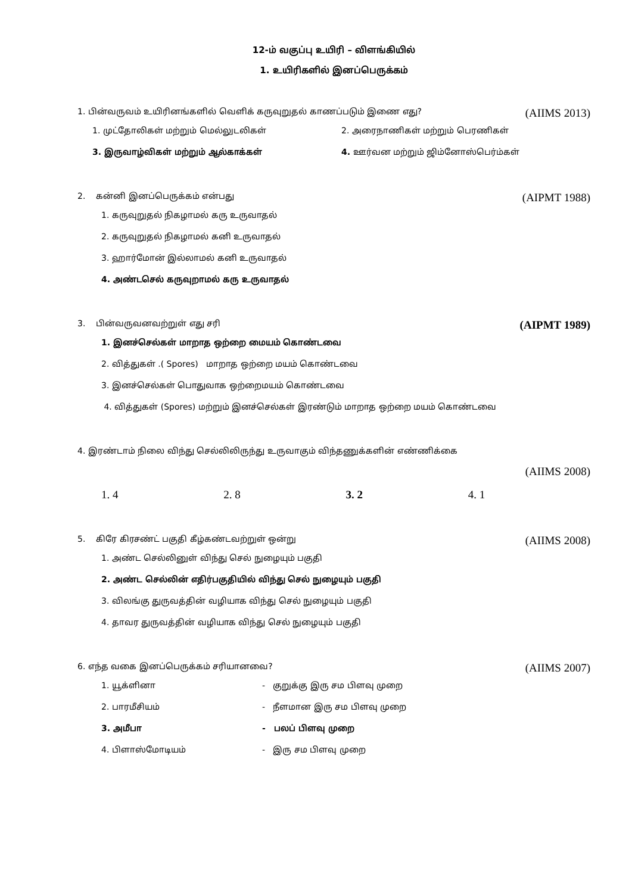12-ம் வகுப்பு உயிரி – விளங்கியில்
1. உயிரிகளில் இனப்பெருக்கம்
1. பின்வருவம் உயிரினங்களில் வெளிக் கருவுறுதல் காணப்படும் இணை எது? (AIIMS 2013)
1. முட்தோலிகள் மற்றும் மெல்லுடலிகள் 2. அரைநாணிகள் மற்றும் பெரணிகள்
3. இருவாழ்விகள் மற்றும் ஆல்காக்கள் 4. ஊர்வன மற்றும் ஜிம்னோஸ்பெர்ம்கள்
2. கன்னி இனப்பெருக்கம் என்பது (AIPMT 1988)
1. கருவுறுதல் நிகழாமல் கரு உருவாதல்
2. கருவுறுதல் நிகழாமல் கனி உருவாதல்
3. ஹார்மோன் இல்லாமல் கனி உருவாதல்
4. அண்டசெல் கருவுறாமல் கரு உருவாதல்
3. பின்வருவனவற்றுள் எது சரி (AIPMT 1989)
1. இனச்செல்கள் மாறாத ஒற்றை மையம் கொண்டவை
2. வித்துகள் .( Spores) மாறாத ஒற்றை மயம் கொண்டவை
3. இனச்செல்கள் பொதுவாக ஒற்றைமயம் கொண்டவை
4. வித்துகள் (Spores) மற்றும் இனச்செல்கள் இரண்டும் மாறாத ஒற்றை மயம் கொண்டவை
4. இரண்டாம் நிலை விந்து செல்லிலிருந்து உருவாகும் விந்தணுக்களின் எண்ணிக்கை
(AIIMS 2008)
1. 4 2. 8 3. 2 4. 1
5. கிரே கிரசண்ட் பகுதி கீழ்கண்டவற்றுள் ஒன்று (AIIMS 2008)
1. அண்ட செல்லினுள் விந்து செல் நுழையும் பகுதி
2. அண்ட செல்லின் எதிர்பகுதியில் விந்து செல் நுழையும் பகுதி
3. விலங்கு துருவத்தின் வழியாக விந்து செல் நுழையும் பகுதி
4. தாவர துருவத்தின் வழியாக விந்து செல் நுழையும் பகுதி
6. எந்த வகை இனப்பெருக்கம் சரியானவை? (AIIMS 2007)
1. யூக்ளினா - குறுக்கு இரு சம பிளவு முறை
2. பாரமீசியம் - நீளமான இரு சம பிளவு முறை
3. அமீபா - பலப் பிளவு முறை
4. பிளாஸ்மோடியம் - இரு சம பிளவு முறை